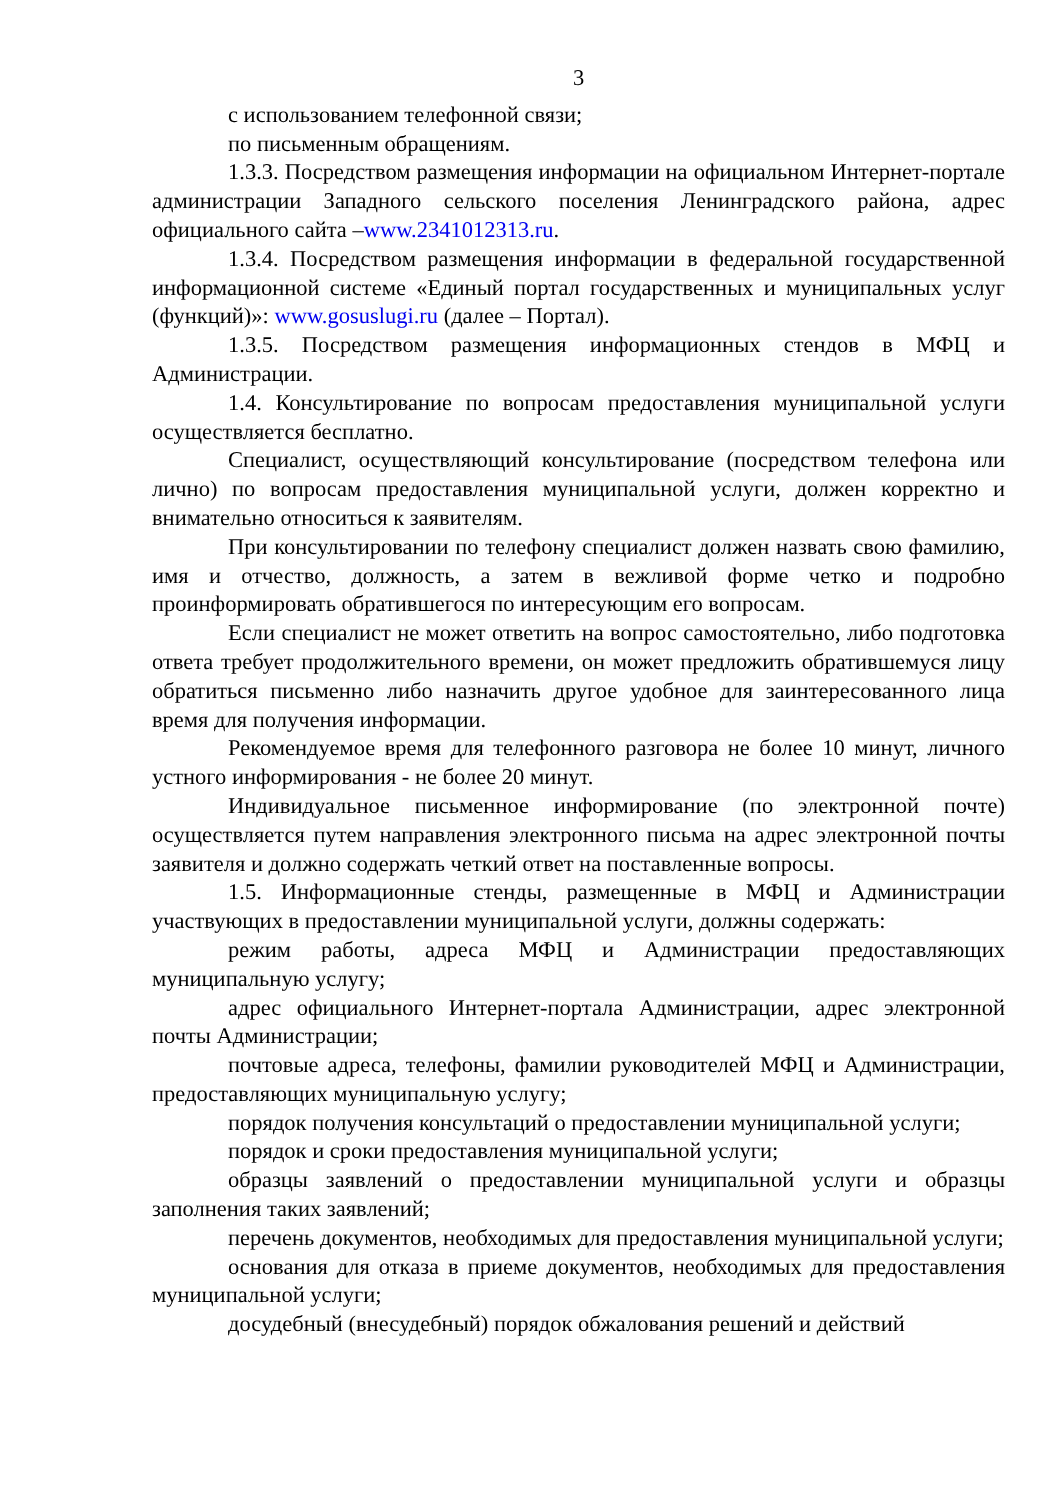3
с использованием телефонной связи;
по письменным обращениям.
1.3.3. Посредством размещения информации на официальном Интернет-портале администрации Западного сельского поселения Ленинградского района, адрес официального сайта –www.2341012313.ru.
1.3.4. Посредством размещения информации в федеральной государственной информационной системе «Единый портал государственных и муниципальных услуг (функций)»: www.gosuslugi.ru (далее – Портал).
1.3.5. Посредством размещения информационных стендов в МФЦ и Администрации.
1.4. Консультирование по вопросам предоставления муниципальной услуги осуществляется бесплатно.
Специалист, осуществляющий консультирование (посредством телефона или лично) по вопросам предоставления муниципальной услуги, должен корректно и внимательно относиться к заявителям.
При консультировании по телефону специалист должен назвать свою фамилию, имя и отчество, должность, а затем в вежливой форме четко и подробно проинформировать обратившегося по интересующим его вопросам.
Если специалист не может ответить на вопрос самостоятельно, либо подготовка ответа требует продолжительного времени, он может предложить обратившемуся лицу обратиться письменно либо назначить другое удобное для заинтересованного лица время для получения информации.
Рекомендуемое время для телефонного разговора не более 10 минут, личного устного информирования - не более 20 минут.
Индивидуальное письменное информирование (по электронной почте) осуществляется путем направления электронного письма на адрес электронной почты заявителя и должно содержать четкий ответ на поставленные вопросы.
1.5. Информационные стенды, размещенные в МФЦ и Администрации участвующих в предоставлении муниципальной услуги, должны содержать:
режим работы, адреса МФЦ и Администрации предоставляющих муниципальную услугу;
адрес официального Интернет-портала Администрации, адрес электронной почты Администрации;
почтовые адреса, телефоны, фамилии руководителей МФЦ и Администрации, предоставляющих муниципальную услугу;
порядок получения консультаций о предоставлении муниципальной услуги;
порядок и сроки предоставления муниципальной услуги;
образцы заявлений о предоставлении муниципальной услуги и образцы заполнения таких заявлений;
перечень документов, необходимых для предоставления муниципальной услуги;
основания для отказа в приеме документов, необходимых для предоставления муниципальной услуги;
досудебный (внесудебный) порядок обжалования решений и действий